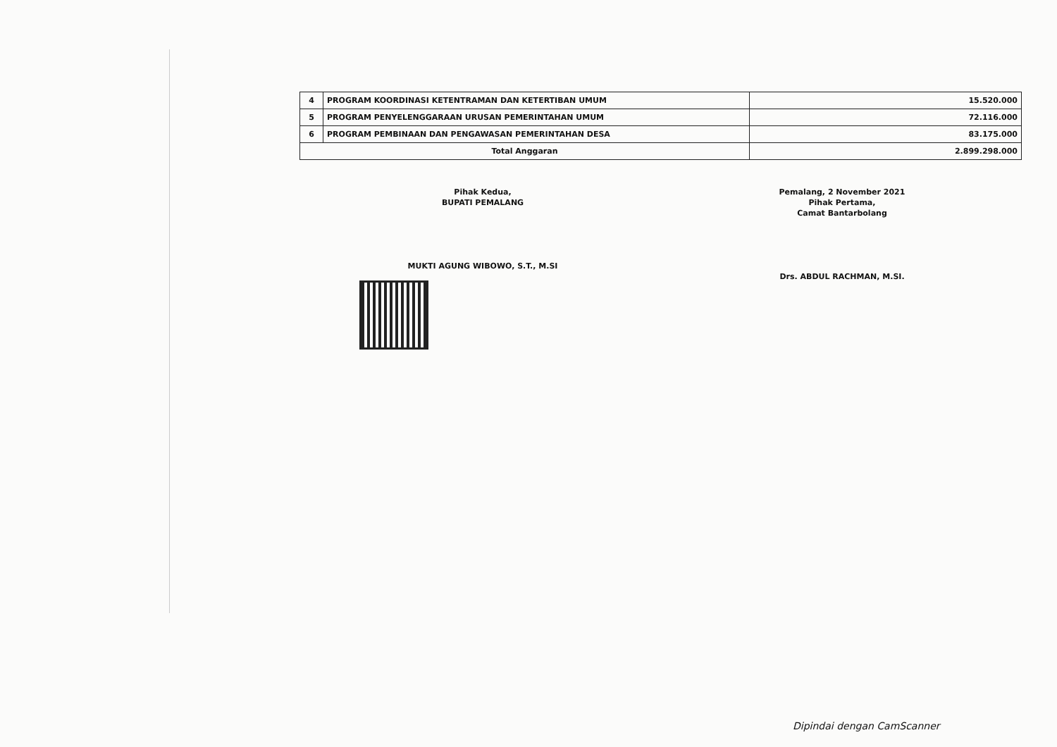| 4 | PROGRAM KOORDINASI KETENTRAMAN DAN KETERTIBAN UMUM | 15.520.000 |
| 5 | PROGRAM PENYELENGGARAAN URUSAN PEMERINTAHAN UMUM | 72.116.000 |
| 6 | PROGRAM PEMBINAAN DAN PENGAWASAN PEMERINTAHAN DESA | 83.175.000 |
| Total Anggaran | | 2.899.298.000 |
Pihak Kedua,
BUPATI PEMALANG
MUKTI AGUNG WIBOWO, S.T., M.SI
Pemalang, 2 November 2021
Pihak Pertama,
Camat Bantarbolang
Drs. ABDUL RACHMAN, M.SI.
Dipindai dengan CamScanner